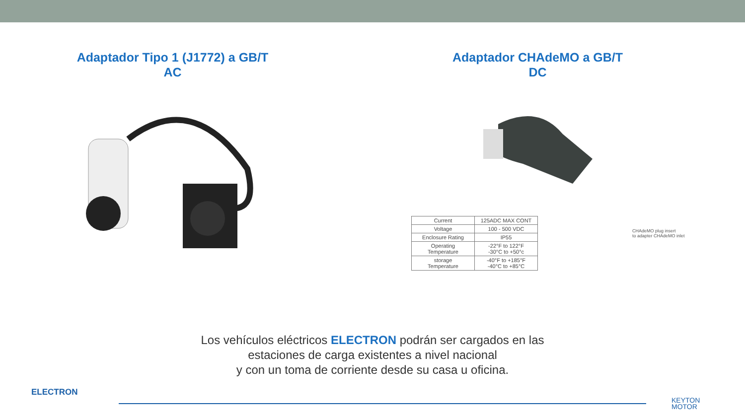Adaptador Tipo 1 (J1772) a GB/T
AC
Adaptador CHAdeMO a GB/T
DC
| Current | 125ADC MAX CONT |
| Voltage | 100 - 500 VDC |
| Enclosure Rating | IP55 |
| Operating Temperature | -22°F to 122°F -30°C to +50°c |
| storage Temperature | -40°F to +185°F -40°C to +85°C |
CHAdeMO plug insert
to adapter CHAdeMO inlet
Los vehículos eléctricos ELECTRON podrán ser cargados en las
estaciones de carga existentes a nivel nacional
y con un toma de corriente desde su casa u oficina.
ELECTRON
KEYTON
MOTOR